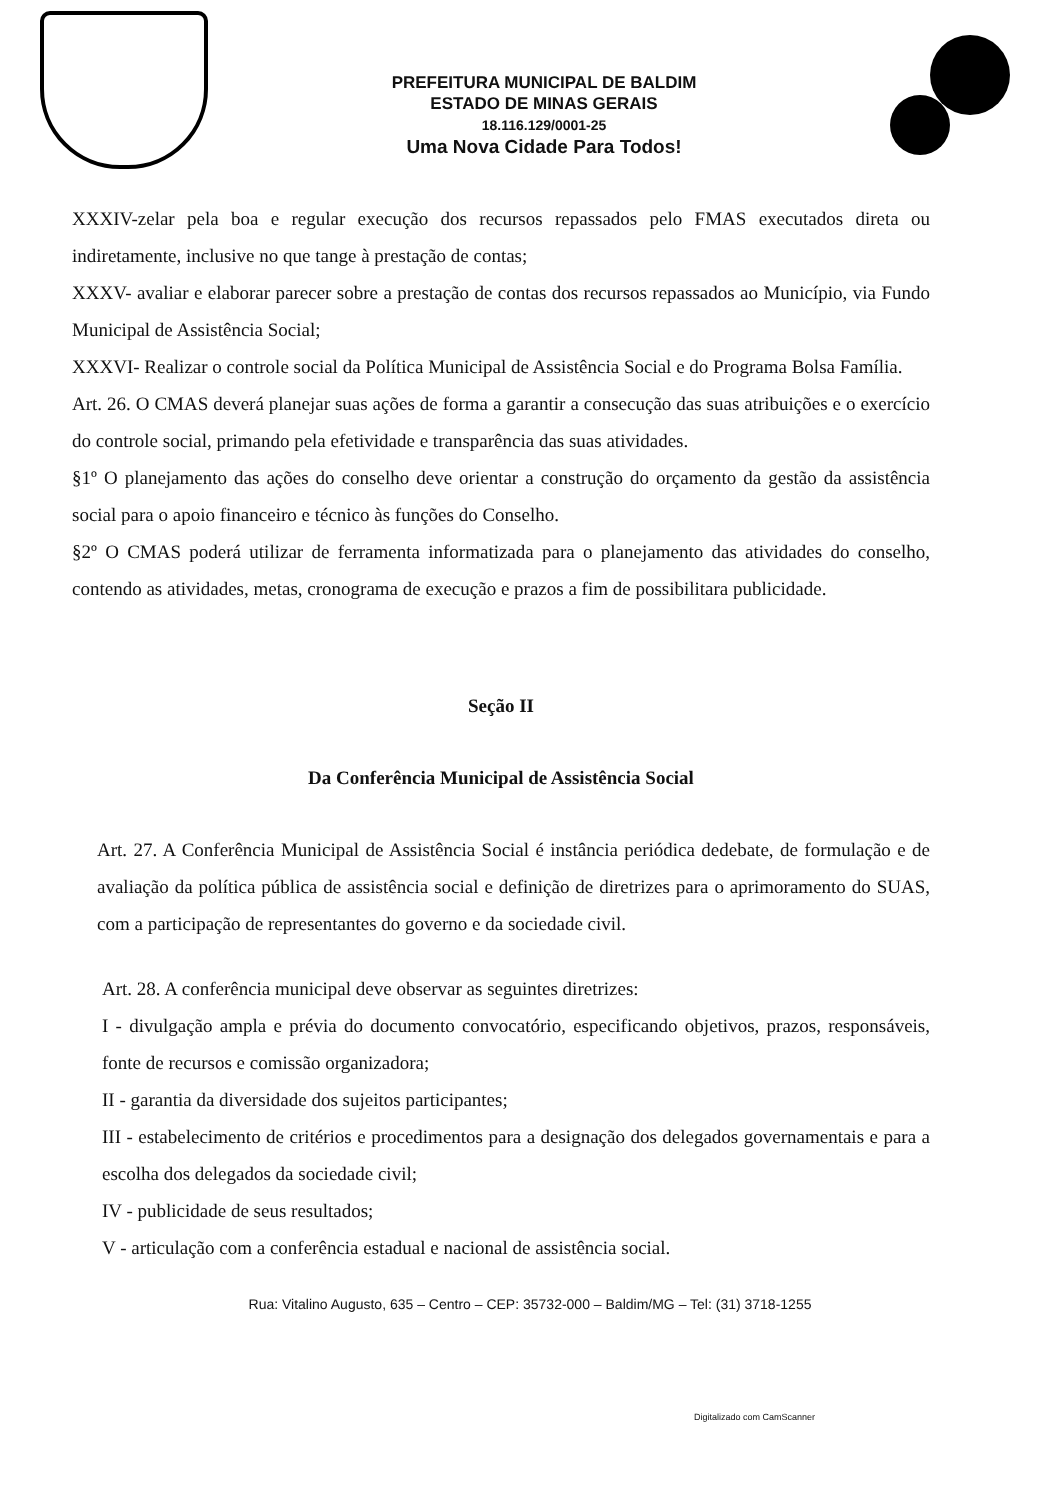PREFEITURA MUNICIPAL DE BALDIM
ESTADO DE MINAS GERAIS
18.116.129/0001-25
Uma Nova Cidade Para Todos!
XXXIV-zelar pela boa e regular execução dos recursos repassados pelo FMAS executados direta ou indiretamente, inclusive no que tange à prestação de contas;
XXXV- avaliar e elaborar parecer sobre a prestação de contas dos recursos repassados ao Município, via Fundo Municipal de Assistência Social;
XXXVI- Realizar o controle social da Política Municipal de Assistência Social e do Programa Bolsa Família.
Art. 26. O CMAS deverá planejar suas ações de forma a garantir a consecução das suas atribuições e o exercício do controle social, primando pela efetividade e transparência das suas atividades.
§1º O planejamento das ações do conselho deve orientar a construção do orçamento da gestão da assistência social para o apoio financeiro e técnico às funções do Conselho.
§2º O CMAS poderá utilizar de ferramenta informatizada para o planejamento das atividades do conselho, contendo as atividades, metas, cronograma de execução e prazos a fim de possibilitara publicidade.
Seção II
Da Conferência Municipal de Assistência Social
Art. 27. A Conferência Municipal de Assistência Social é instância periódica dedebate, de formulação e de avaliação da política pública de assistência social e definição de diretrizes para o aprimoramento do SUAS, com a participação de representantes do governo e da sociedade civil.
Art. 28. A conferência municipal deve observar as seguintes diretrizes:
I - divulgação ampla e prévia do documento convocatório, especificando objetivos, prazos, responsáveis, fonte de recursos e comissão organizadora;
II - garantia da diversidade dos sujeitos participantes;
III - estabelecimento de critérios e procedimentos para a designação dos delegados governamentais e para a escolha dos delegados da sociedade civil;
IV - publicidade de seus resultados;
V - articulação com a conferência estadual e nacional de assistência social.
Rua: Vitalino Augusto, 635 – Centro – CEP: 35732-000 – Baldim/MG – Tel: (31) 3718-1255
Digitalizado com CamScanner